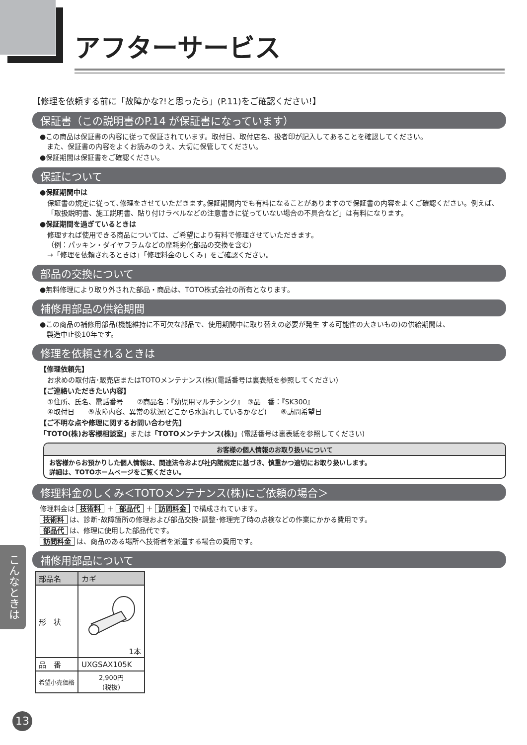アフターサービス
【修理を依頼する前に「故障かな?!と思ったら」(P.11)をご確認ください!】
保証書（この説明書のP.14 が保証書になっています）
●この商品は保証書の内容に従って保証されています。取付日、取付店名、扱者印が記入してあることを確認してください。
　また、保証書の内容をよくお読みのうえ、大切に保管してください。
●保証期間は保証書をご確認ください。
保証について
●保証期間中は
保証書の規定に従って､修理をさせていただきます｡保証期間内でも有料になることがありますので保証書の内容をよくご確認ください。例えば､「取扱説明書、施工説明書、貼り付けラベルなどの注意書きに従っていない場合の不具合など」は有料になります。
●保証期間を過ぎているときは
修理すれば使用できる商品については、ご希望により有料で修理させていただきます。
（例：パッキン・ダイヤフラムなどの摩耗劣化部品の交換を含む）
→「修理を依頼されるときは」「修理料金のしくみ」をご確認ください。
部品の交換について
●無料修理により取り外された部品・商品は、TOTO株式会社の所有となります。
補修用部品の供給期間
●この商品の補修用部品(機能維持に不可欠な部品で、使用期間中に取り替えの必要が発生 する可能性の大きいもの)の供給期間は、
　製造中止後10年です。
修理を依頼されるときは
【修理依頼先】
お求めの取付店･販売店またはTOTOメンテナンス(株)(電話番号は裏表紙を参照してください)
【ご連絡いただきたい内容】
①住所、氏名、電話番号　　②商品名：『幼児用マルチシンク』　③品　番：『SK300』
④取付日　　⑤故障内容、異常の状況(どこから水漏れしているかなど)　　⑥訪問希望日
【ご不明な点や修理に関するお問い合わせ先】
「TOTO(株)お客様相談室」または「TOTOメンテナンス(株)」(電話番号は裏表紙を参照してください)
お客様の個人情報のお取り扱いについて
お客様からお預かりした個人情報は、関連法令および社内諸規定に基づき、慎重かつ適切にお取り扱いします。
詳細は、TOTOホームページをご覧ください。
修理料金のしくみ＜TOTOメンテナンス(株)にご依頼の場合＞
修理料金は 技術料 ＋ 部品代 ＋ 訪問料金 で構成されています。
技術料 は、診断･故障箇所の修理および部品交換･調整･修理完了時の点検などの作業にかかる費用です。
部品代 は、修理に使用した部品代です。
訪問料金 は、商品のある場所へ技術者を派遣する場合の費用です。
補修用部品について
| 部品名 | カギ |
| 形 状 | 1本 |
| 品 番 | UXGSAX105K |
| 希望小売価格 | 2,900円 (税抜) |
こんなときは
13